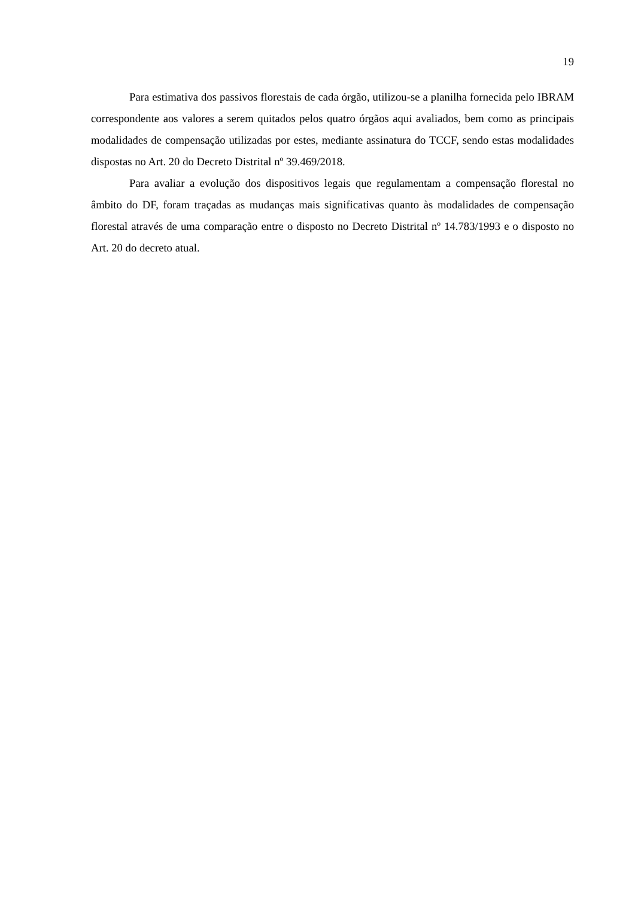19
Para estimativa dos passivos florestais de cada órgão, utilizou-se a planilha fornecida pelo IBRAM correspondente aos valores a serem quitados pelos quatro órgãos aqui avaliados, bem como as principais modalidades de compensação utilizadas por estes, mediante assinatura do TCCF, sendo estas modalidades dispostas no Art. 20 do Decreto Distrital nº 39.469/2018.
Para avaliar a evolução dos dispositivos legais que regulamentam a compensação florestal no âmbito do DF, foram traçadas as mudanças mais significativas quanto às modalidades de compensação florestal através de uma comparação entre o disposto no Decreto Distrital nº 14.783/1993 e o disposto no Art. 20 do decreto atual.